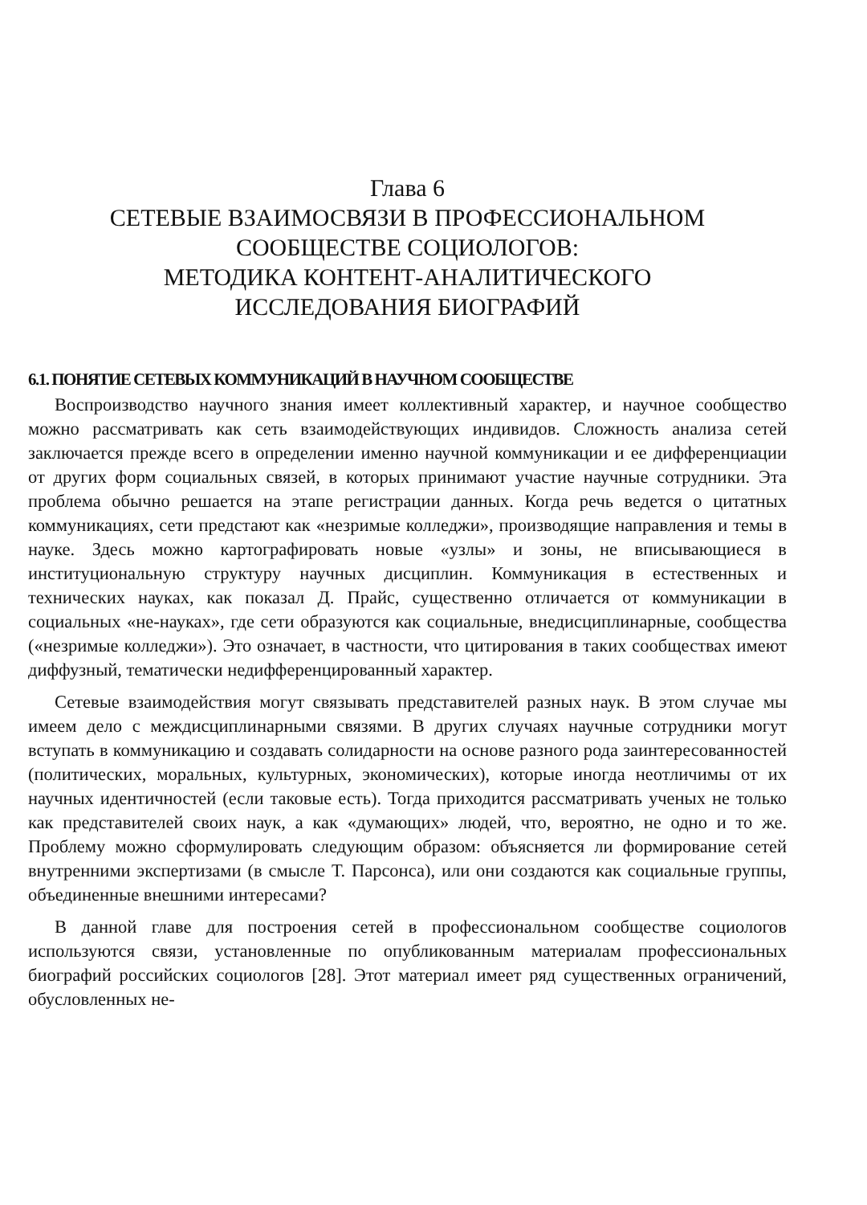Глава 6
СЕТЕВЫЕ ВЗАИМОСВЯЗИ В ПРОФЕССИОНАЛЬНОМ
СООБЩЕСТВЕ СОЦИОЛОГОВ:
МЕТОДИКА КОНТЕНТ-АНАЛИТИЧЕСКОГО
ИССЛЕДОВАНИЯ БИОГРАФИЙ
6.1. ПОНЯТИЕ СЕТЕВЫХ КОММУНИКАЦИЙ В НАУЧНОМ СООБЩЕСТВЕ
Воспроизводство научного знания имеет коллективный характер, и научное сообщество можно рассматривать как сеть взаимодействующих индивидов. Сложность анализа сетей заключается прежде всего в определении именно научной коммуникации и ее дифференциации от других форм социальных связей, в которых принимают участие научные сотрудники. Эта проблема обычно решается на этапе регистрации данных. Когда речь ведется о цитатных коммуникациях, сети предстают как «незримые колледжи», производящие направления и темы в науке. Здесь можно картографировать новые «узлы» и зоны, не вписывающиеся в институциональную структуру научных дисциплин. Коммуникация в естественных и технических науках, как показал Д. Прайс, существенно отличается от коммуникации в социальных «не-науках», где сети образуются как социальные, внедисциплинарные, сообщества («незримые колледжи»). Это означает, в частности, что цитирования в таких сообществах имеют диффузный, тематически недифференцированный характер.
Сетевые взаимодействия могут связывать представителей разных наук. В этом случае мы имеем дело с междисциплинарными связями. В других случаях научные сотрудники могут вступать в коммуникацию и создавать солидарности на основе разного рода заинтересованностей (политических, моральных, культурных, экономических), которые иногда неотличимы от их научных идентичностей (если таковые есть). Тогда приходится рассматривать ученых не только как представителей своих наук, а как «думающих» людей, что, вероятно, не одно и то же. Проблему можно сформулировать следующим образом: объясняется ли формирование сетей внутренними экспертизами (в смысле Т. Парсонса), или они создаются как социальные группы, объединенные внешними интересами?
В данной главе для построения сетей в профессиональном сообществе социологов используются связи, установленные по опубликованным материалам профессиональных биографий российских социологов [28]. Этот материал имеет ряд существенных ограничений, обусловленных не-